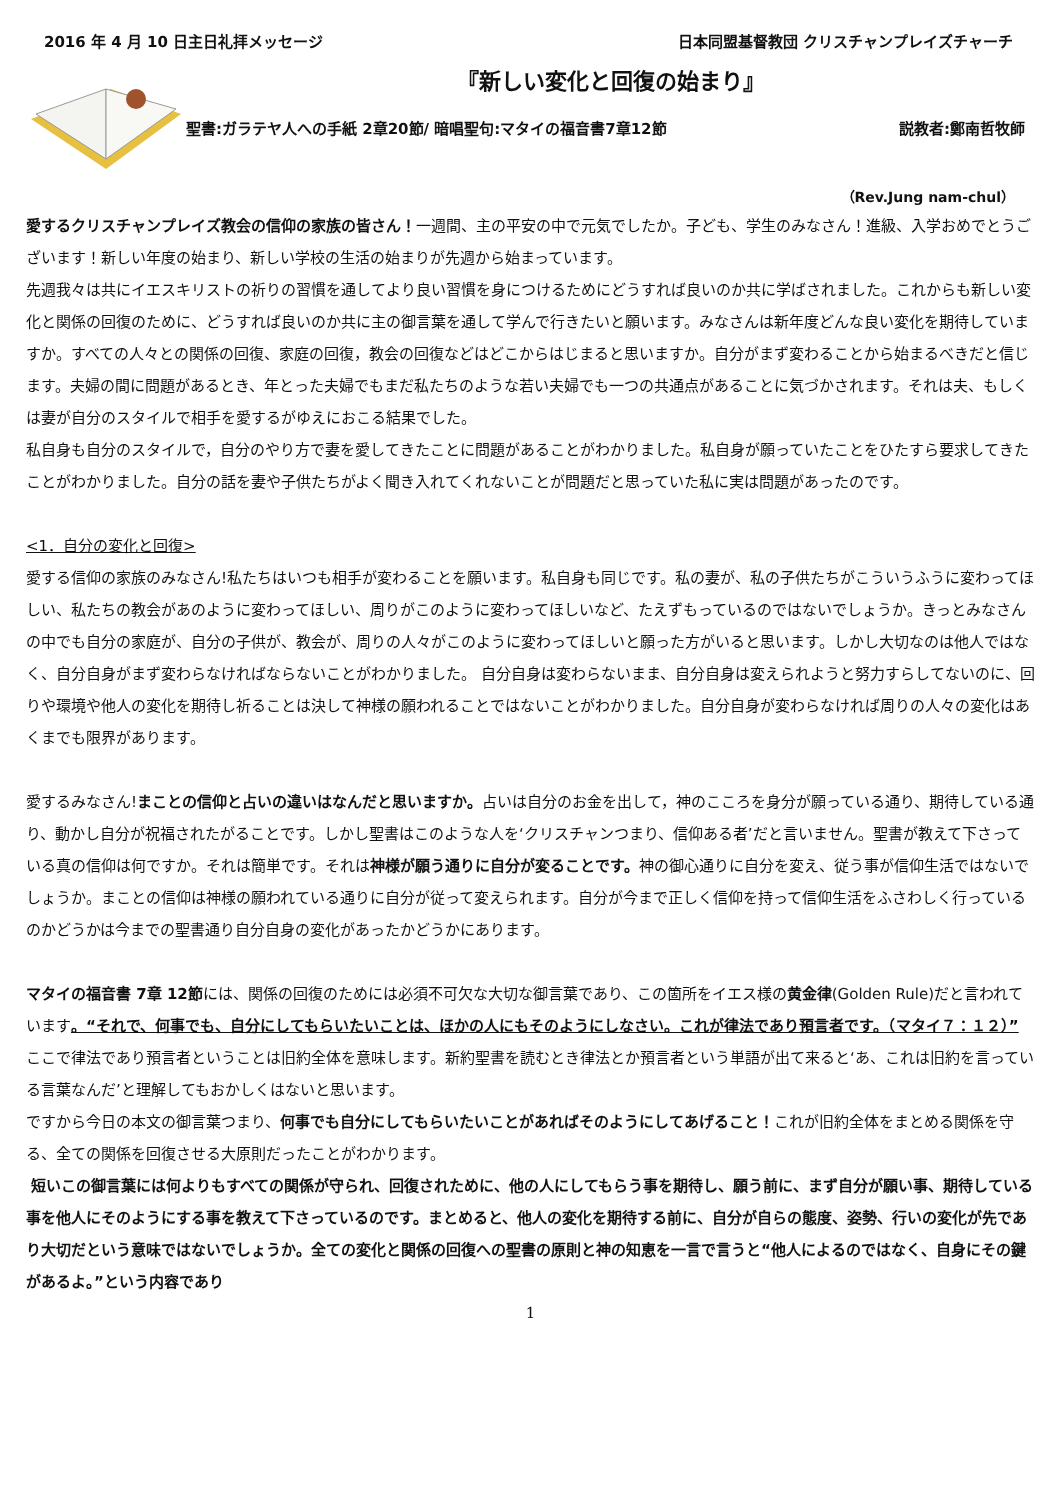2016 年 4 月 10 日主日礼拝メッセージ 日本同盟基督教団 クリスチャンプレイズチャーチ
『新しい変化と回復の始まり』
聖書:ガラテヤ人への手紙 2章20節/ 暗唱聖句:マタイの福音書7章12節 説教者:鄭南哲牧師
（Rev.Jung nam-chul）
愛するクリスチャンプレイズ教会の信仰の家族の皆さん！一週間、主の平安の中で元気でしたか。子ども、学生のみなさん！進級、入学おめでとうございます！新しい年度の始まり、新しい学校の生活の始まりが先週から始まっています。
先週我々は共にイエスキリストの祈りの習慣を通してより良い習慣を身につけるためにどうすれば良いのか共に学ばされました。これからも新しい変化と関係の回復のために、どうすれば良いのか共に主の御言葉を通して学んで行きたいと願います。みなさんは新年度どんな良い変化を期待していますか。すべての人々との関係の回復、家庭の回復，教会の回復などはどこからはじまると思いますか。自分がまず変わることから始まるべきだと信じます。夫婦の間に問題があるとき、年とった夫婦でもまだ私たちのような若い夫婦でも一つの共通点があることに気づかされます。それは夫、もしくは妻が自分のスタイルで相手を愛するがゆえにおこる結果でした。
私自身も自分のスタイルで，自分のやり方で妻を愛してきたことに問題があることがわかりました。私自身が願っていたことをひたすら要求してきたことがわかりました。自分の話を妻や子供たちがよく聞き入れてくれないことが問題だと思っていた私に実は問題があったのです。
<1．自分の変化と回復>
愛する信仰の家族のみなさん!私たちはいつも相手が変わることを願います。私自身も同じです。私の妻が、私の子供たちがこういうふうに変わってほしい、私たちの教会があのように変わってほしい、周りがこのように変わってほしいなど、たえずもっているのではないでしょうか。きっとみなさんの中でも自分の家庭が、自分の子供が、教会が、周りの人々がこのように変わってほしいと願った方がいると思います。しかし大切なのは他人ではなく、自分自身がまず変わらなければならないことがわかりました。 自分自身は変わらないまま、自分自身は変えられようと努力すらしてないのに、回りや環境や他人の変化を期待し祈ることは決して神様の願われることではないことがわかりました。自分自身が変わらなければ周りの人々の変化はあくまでも限界があります。
愛するみなさん!まことの信仰と占いの違いはなんだと思いますか。占いは自分のお金を出して，神のこころを身分が願っている通り、期待している通り、動かし自分が祝福されたがることです。しかし聖書はこのような人を‘クリスチャンつまり、信仰ある者’だと言いません。聖書が教えて下さっている真の信仰は何ですか。それは簡単です。それは神様が願う通りに自分が変ることです。神の御心通りに自分を変え、従う事が信仰生活ではないでしょうか。まことの信仰は神様の願われている通りに自分が従って変えられます。自分が今まで正しく信仰を持って信仰生活をふさわしく行っているのかどうかは今までの聖書通り自分自身の変化があったかどうかにあります。
マタイの福音書 7章 12節には、関係の回復のためには必須不可欠な大切な御言葉であり、この箇所をイエス様の黄金律(Golden Rule)だと言われています。“それで、何事でも、自分にしてもらいたいことは、ほかの人にもそのようにしなさい。これが律法であり預言者です。（マタイ７：１２）”
ここで律法であり預言者ということは旧約全体を意味します。新約聖書を読むとき律法とか預言者という単語が出て来ると‘あ、これは旧約を言っている言葉なんだ’と理解してもおかしくはないと思います。
ですから今日の本文の御言葉つまり、何事でも自分にしてもらいたいことがあればそのようにしてあげること！これが旧約全体をまとめる関係を守る、全ての関係を回復させる大原則だったことがわかります。
短いこの御言葉には何よりもすべての関係が守られ、回復されために、他の人にしてもらう事を期待し、願う前に、まず自分が願い事、期待している事を他人にそのようにする事を教えて下さっているのです。まとめると、他人の変化を期待する前に、自分が自らの態度、姿勢、行いの変化が先であり大切だという意味ではないでしょうか。全ての変化と関係の回復への聖書の原則と神の知恵を一言で言うと“他人によるのではなく、自身にその鍵があるよ。”という内容であり
1